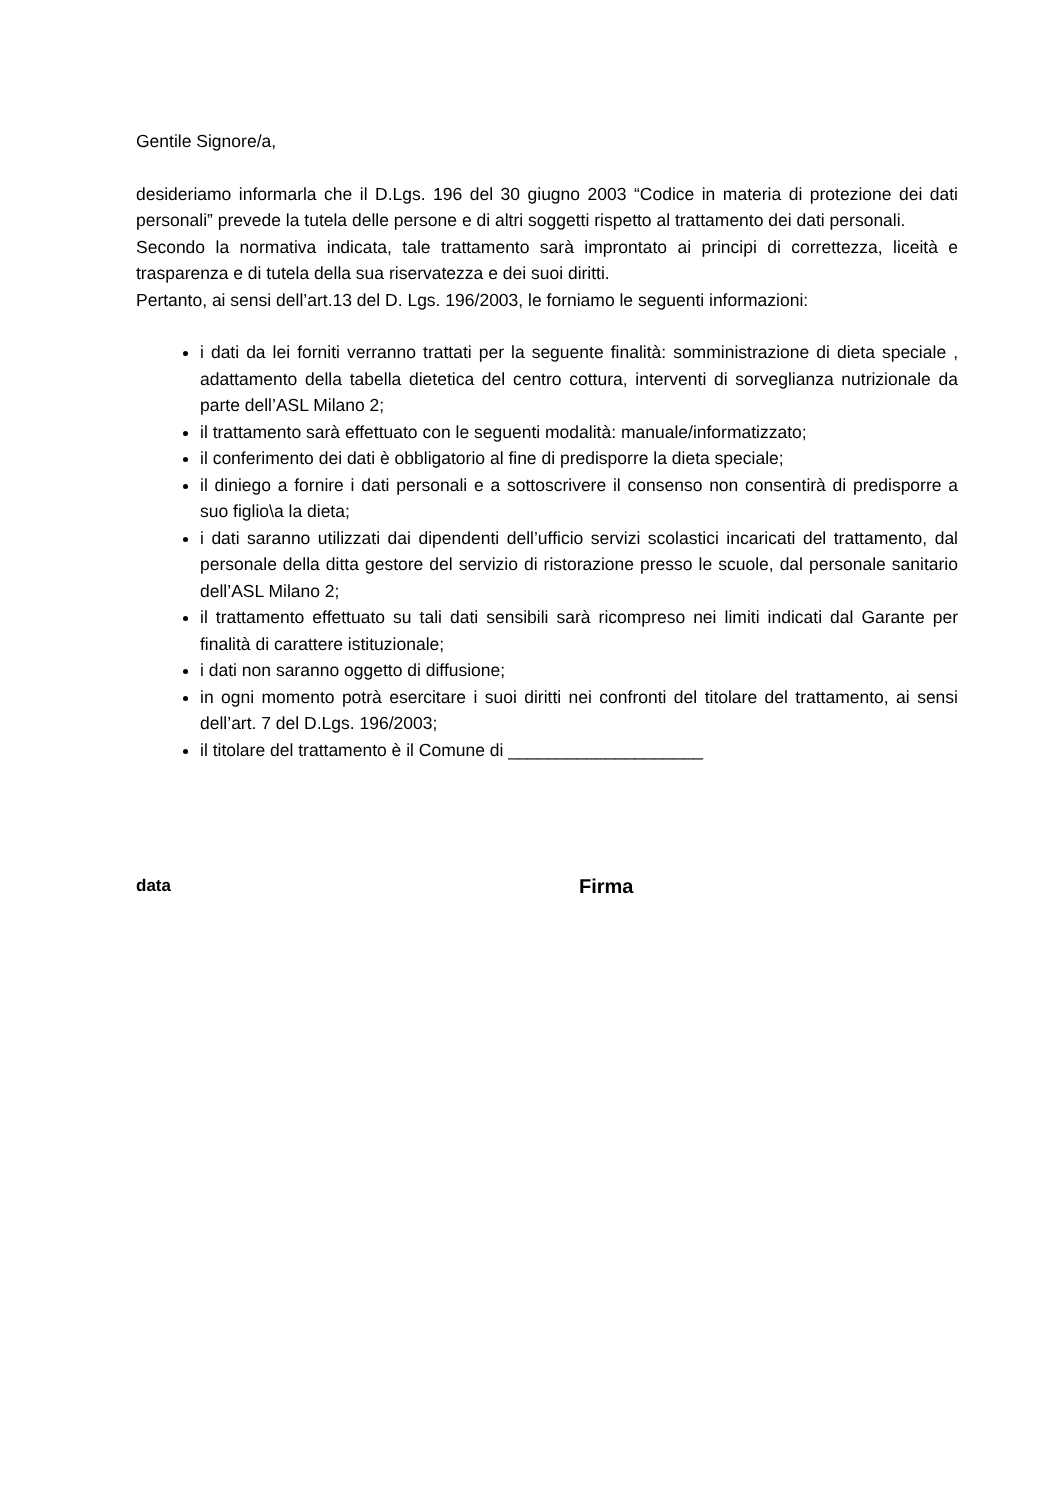Gentile Signore/a,
desideriamo informarla che il D.Lgs. 196 del 30 giugno 2003 “Codice in materia di protezione dei dati personali” prevede la tutela delle persone e di altri soggetti rispetto al trattamento dei dati personali.
Secondo la normativa indicata, tale trattamento sarà improntato ai principi di correttezza, liceità e trasparenza e di tutela della sua riservatezza e dei suoi diritti.
Pertanto, ai sensi dell’art.13 del D. Lgs. 196/2003, le forniamo le seguenti informazioni:
i dati da lei forniti verranno trattati per la seguente finalità: somministrazione di dieta speciale , adattamento della tabella dietetica del centro cottura, interventi di sorveglianza nutrizionale da parte dell’ASL Milano 2;
il trattamento sarà effettuato con le seguenti modalità: manuale/informatizzato;
il conferimento dei dati è obbligatorio al fine di predisporre la dieta speciale;
il diniego a fornire i dati personali e a sottoscrivere il consenso non consentirà di predisporre a suo figlio\a la dieta;
i dati saranno utilizzati dai dipendenti dell’ufficio servizi scolastici incaricati del trattamento, dal personale della ditta gestore del servizio di ristorazione presso le scuole, dal personale sanitario dell’ASL Milano 2;
il trattamento effettuato su tali dati sensibili sarà ricompreso nei limiti indicati dal Garante per finalità di carattere istituzionale;
i dati non saranno oggetto di diffusione;
in ogni momento potrà esercitare i suoi diritti nei confronti del titolare del trattamento, ai sensi dell’art. 7 del D.Lgs. 196/2003;
il titolare del trattamento è il Comune di ____________________
data
Firma